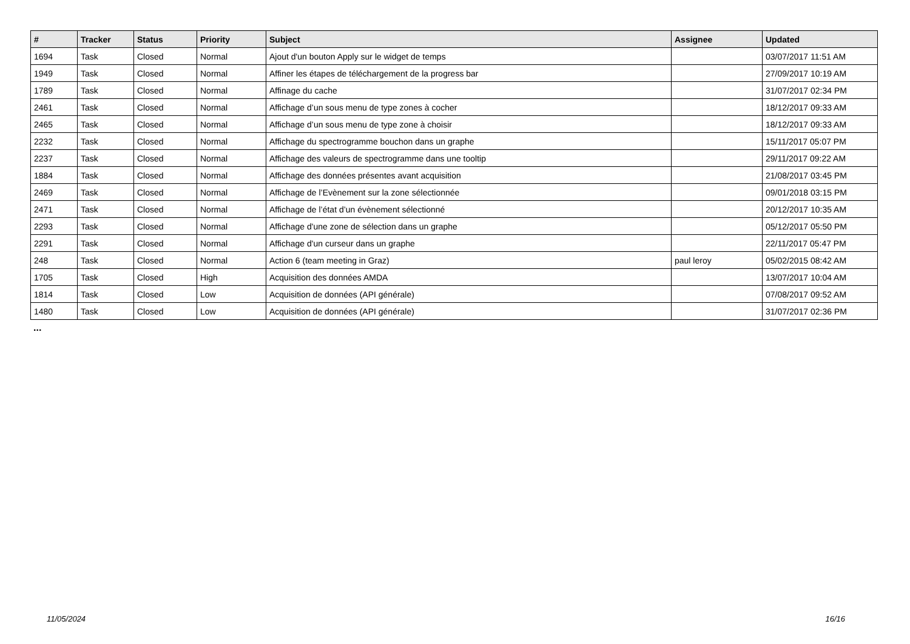| # | Tracker | Status | Priority | Subject | Assignee | Updated |
| --- | --- | --- | --- | --- | --- | --- |
| 1694 | Task | Closed | Normal | Ajout d'un bouton Apply sur le widget de temps | | 03/07/2017 11:51 AM |
| 1949 | Task | Closed | Normal | Affiner les étapes de téléchargement de la progress bar | | 27/09/2017 10:19 AM |
| 1789 | Task | Closed | Normal | Affinage du cache | | 31/07/2017 02:34 PM |
| 2461 | Task | Closed | Normal | Affichage d’un sous menu de type zones à cocher | | 18/12/2017 09:33 AM |
| 2465 | Task | Closed | Normal | Affichage d’un sous menu de type zone à choisir | | 18/12/2017 09:33 AM |
| 2232 | Task | Closed | Normal | Affichage du spectrogramme bouchon dans un graphe | | 15/11/2017 05:07 PM |
| 2237 | Task | Closed | Normal | Affichage des valeurs de spectrogramme dans une tooltip | | 29/11/2017 09:22 AM |
| 1884 | Task | Closed | Normal | Affichage des données présentes avant acquisition | | 21/08/2017 03:45 PM |
| 2469 | Task | Closed | Normal | Affichage de l’Evènement sur la zone sélectionnée | | 09/01/2018 03:15 PM |
| 2471 | Task | Closed | Normal | Affichage de l’état d’un évènement sélectionné | | 20/12/2017 10:35 AM |
| 2293 | Task | Closed | Normal | Affichage d'une zone de sélection dans un graphe | | 05/12/2017 05:50 PM |
| 2291 | Task | Closed | Normal | Affichage d'un curseur dans un graphe | | 22/11/2017 05:47 PM |
| 248 | Task | Closed | Normal | Action 6 (team meeting in Graz) | paul leroy | 05/02/2015 08:42 AM |
| 1705 | Task | Closed | High | Acquisition des données AMDA | | 13/07/2017 10:04 AM |
| 1814 | Task | Closed | Low | Acquisition de données (API générale) | | 07/08/2017 09:52 AM |
| 1480 | Task | Closed | Low | Acquisition de données (API générale) | | 31/07/2017 02:36 PM |
...
11/05/2024 16/16